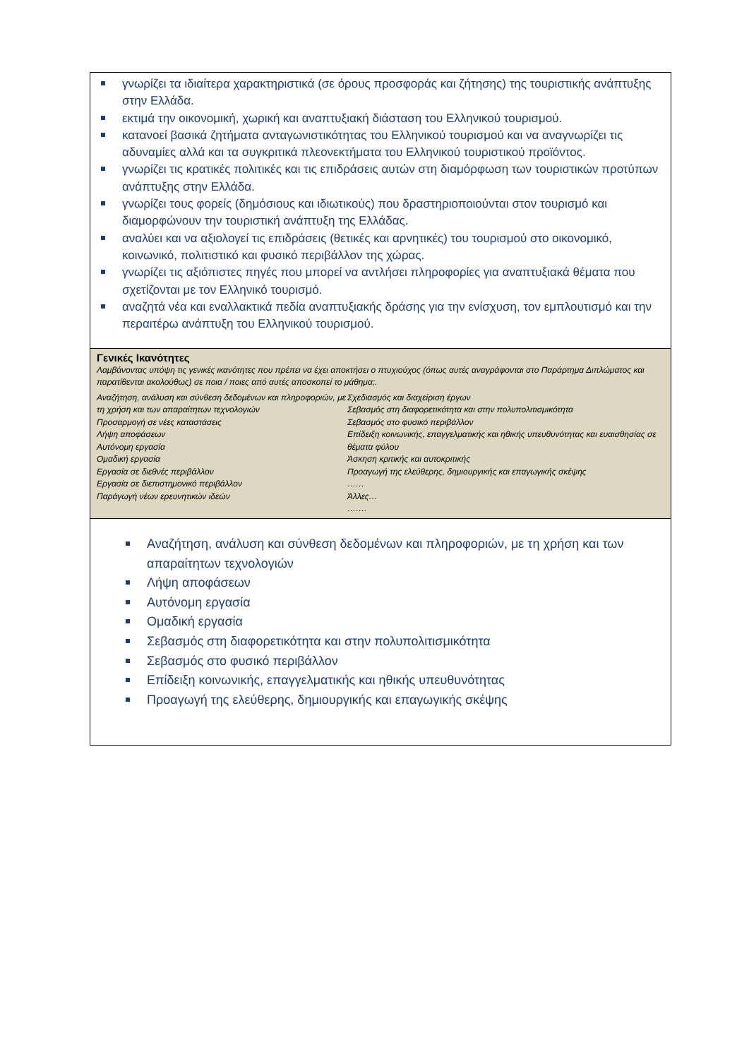γνωρίζει τα ιδιαίτερα χαρακτηριστικά (σε όρους προσφοράς και ζήτησης) της τουριστικής ανάπτυξης στην Ελλάδα.
εκτιμά την οικονομική, χωρική και αναπτυξιακή διάσταση του Ελληνικού τουρισμού.
κατανοεί βασικά ζητήματα ανταγωνιστικότητας του Ελληνικού τουρισμού και να αναγνωρίζει τις αδυναμίες αλλά και τα συγκριτικά πλεονεκτήματα του Ελληνικού τουριστικού προϊόντος.
γνωρίζει τις κρατικές πολιτικές και τις επιδράσεις αυτών στη διαμόρφωση των τουριστικών προτύπων ανάπτυξης στην Ελλάδα.
γνωρίζει τους φορείς (δημόσιους και ιδιωτικούς) που δραστηριοποιούνται στον τουρισμό και διαμορφώνουν την τουριστική ανάπτυξη της Ελλάδας.
αναλύει και να αξιολογεί τις επιδράσεις (θετικές και αρνητικές) του τουρισμού στο οικονομικό, κοινωνικό, πολιτιστικό και φυσικό περιβάλλον της χώρας.
γνωρίζει τις αξιόπιστες πηγές που μπορεί να αντλήσει πληροφορίες για αναπτυξιακά θέματα που σχετίζονται με τον Ελληνικό τουρισμό.
αναζητά νέα και εναλλακτικά πεδία αναπτυξιακής δράσης για την ενίσχυση, τον εμπλουτισμό και την περαιτέρω ανάπτυξη του Ελληνικού τουρισμού.
Γενικές Ικανότητες
Λαμβάνοντας υπόψη τις γενικές ικανότητες που πρέπει να έχει αποκτήσει ο πτυχιούχος (όπως αυτές αναγράφονται στο Παράρτημα Διπλώματος και παρατίθενται ακολούθως) σε ποια / ποιες από αυτές αποσκοπεί το μάθημα;.
Αναζήτηση, ανάλυση και σύνθεση δεδομένων και πληροφοριών, με τη χρήση και των απαραίτητων τεχνολογιών
Προσαρμογή σε νέες καταστάσεις
Λήψη αποφάσεων
Αυτόνομη εργασία
Ομαδική εργασία
Εργασία σε διεθνές περιβάλλον
Εργασία σε διεπιστημονικό περιβάλλον
Παράγωγή νέων ερευνητικών ιδεών
Σχεδιασμός και διαχείριση έργων
Σεβασμός στη διαφορετικότητα και στην πολυπολιτισμικότητα
Σεβασμός στο φυσικό περιβάλλον
Επίδειξη κοινωνικής, επαγγελματικής και ηθικής υπευθυνότητας και ευαισθησίας σε θέματα φύλου
Άσκηση κριτικής και αυτοκριτικής
Προαγωγή της ελεύθερης, δημιουργικής και επαγωγικής σκέψης
……
Άλλες…
…….
Αναζήτηση, ανάλυση και σύνθεση δεδομένων και πληροφοριών, με τη χρήση και των απαραίτητων τεχνολογιών
Λήψη αποφάσεων
Αυτόνομη εργασία
Ομαδική εργασία
Σεβασμός στη διαφορετικότητα και στην πολυπολιτισμικότητα
Σεβασμός στο φυσικό περιβάλλον
Επίδειξη κοινωνικής, επαγγελματικής και ηθικής υπευθυνότητας
Προαγωγή της ελεύθερης, δημιουργικής και επαγωγικής σκέψης